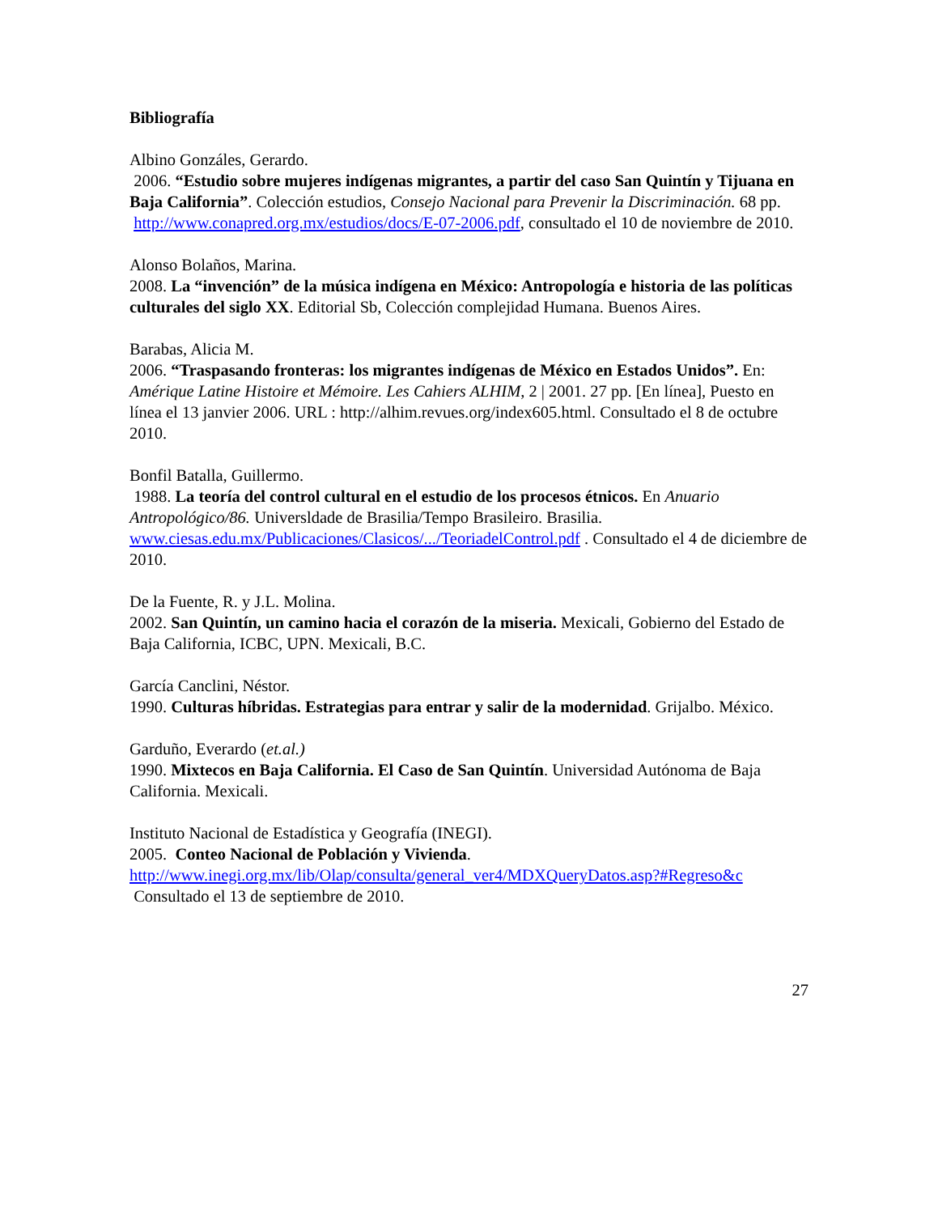Bibliografía
Albino Gonzáles, Gerardo.
2006. “Estudio sobre mujeres indígenas migrantes, a partir del caso San Quintín y Tijuana en Baja California”. Colección estudios, Consejo Nacional para Prevenir la Discriminación. 68 pp.
http://www.conapred.org.mx/estudios/docs/E-07-2006.pdf, consultado el 10 de noviembre de 2010.
Alonso Bolaños, Marina.
2008. La “invención” de la música indígena en México: Antropología e historia de las políticas culturales del siglo XX. Editorial Sb, Colección complejidad Humana. Buenos Aires.
Barabas, Alicia M.
2006. “Traspasando fronteras: los migrantes indígenas de México en Estados Unidos”. En: Amérique Latine Histoire et Mémoire. Les Cahiers ALHIM, 2 | 2001. 27 pp. [En línea], Puesto en línea el 13 janvier 2006. URL : http://alhim.revues.org/index605.html. Consultado el 8 de octubre 2010.
Bonfil Batalla, Guillermo.
1988. La teoría del control cultural en el estudio de los procesos étnicos. En Anuario Antropológico/86. Universldade de Brasilia/Tempo Brasileiro. Brasilia.
www.ciesas.edu.mx/Publicaciones/Clasicos/.../TeoriadelControl.pdf . Consultado el 4 de diciembre de 2010.
De la Fuente, R. y J.L. Molina.
2002. San Quintín, un camino hacia el corazón de la miseria. Mexicali, Gobierno del Estado de Baja California, ICBC, UPN. Mexicali, B.C.
García Canclini, Néstor.
1990. Culturas híbridas. Estrategias para entrar y salir de la modernidad. Grijalbo. México.
Garduño, Everardo (et.al.)
1990. Mixtecos en Baja California. El Caso de San Quintín. Universidad Autónoma de Baja California. Mexicali.
Instituto Nacional de Estadística y Geografía (INEGI).
2005. Conteo Nacional de Población y Vivienda.
http://www.inegi.org.mx/lib/Olap/consulta/general_ver4/MDXQueryDatos.asp?#Regreso&c Consultado el 13 de septiembre de 2010.
27